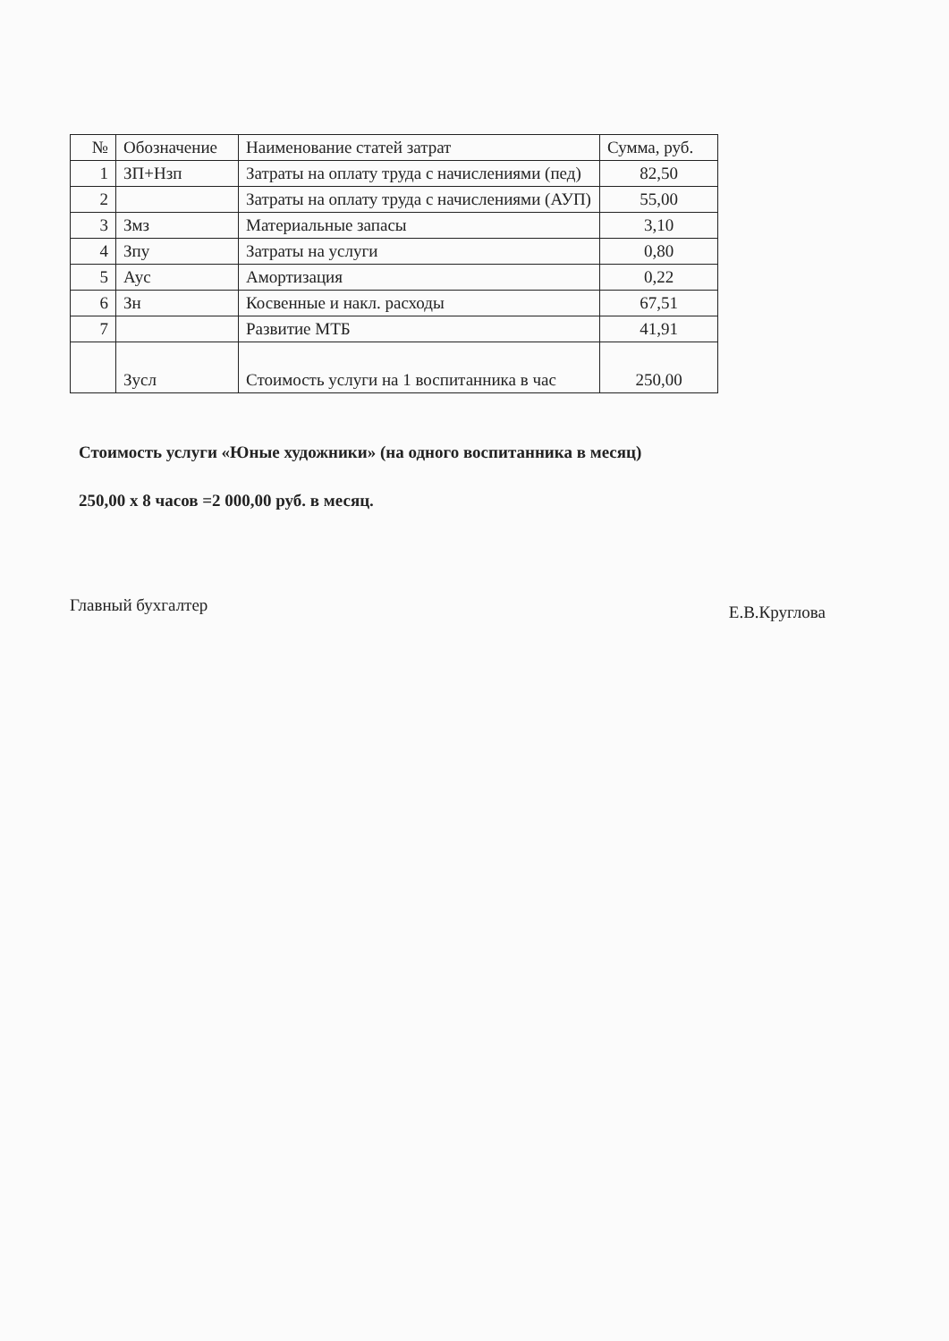| № | Обозначение | Наименование статей затрат | Сумма, руб. |
| --- | --- | --- | --- |
| 1 | ЗП+Нзп | Затраты на оплату труда с начислениями (пед) | 82,50 |
| 2 | | Затраты на оплату труда с начислениями (АУП) | 55,00 |
| 3 | Змз | Материальные запасы | 3,10 |
| 4 | Зпу | Затраты на услуги | 0,80 |
| 5 | Аус | Амортизация | 0,22 |
| 6 | Зн | Косвенные и накл. расходы | 67,51 |
| 7 | | Развитие МТБ | 41,91 |
| | Зусл | Стоимость услуги на 1 воспитанника в час | 250,00 |
Стоимость услуги «Юные художники» (на одного воспитанника в месяц)
250,00 х 8 часов =2 000,00 руб. в месяц.
Главный бухгалтер Е.В.Круглова